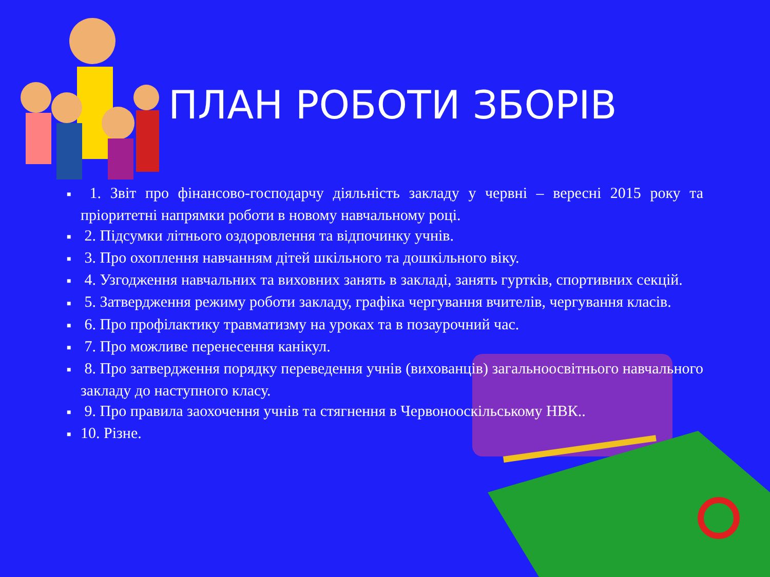ПЛАН РОБОТИ ЗБОРІВ
■ 1. Звіт про фінансово-господарчу діяльність закладу у червні – вересні 2015 року та пріоритетні напрямки роботи в новому навчальному році.
■ 2. Підсумки літнього оздоровлення та відпочинку учнів.
■ 3. Про охоплення навчанням дітей шкільного та дошкільного віку.
■ 4. Узгодження навчальних та виховних занять в закладі, занять гуртків, спортивних секцій.
■ 5. Затвердження режиму роботи закладу, графіка чергування вчителів, чергування класів.
■ 6. Про профілактику травматизму на уроках та в позаурочний час.
■ 7. Про можливе перенесення канікул.
■ 8. Про затвердження порядку переведення учнів (вихованців) загальноосвітнього навчального закладу до наступного класу.
■ 9. Про правила заохочення учнів та стягнення в Червоноoскільському НВК..
■ 10. Різне.